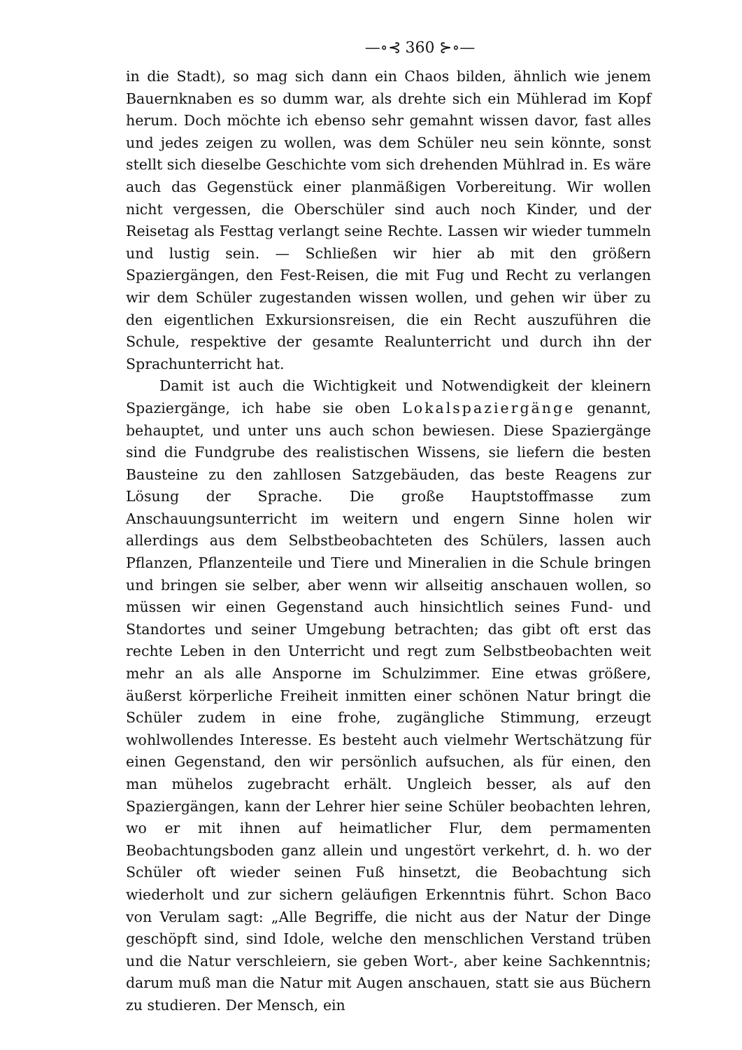—∘⊰ 360 ⊱∘—
in die Stadt), so mag sich dann ein Chaos bilden, ähnlich wie jenem Bauernknaben es so dumm war, als drehte sich ein Mühlerad im Kopf herum. Doch möchte ich ebenso sehr gemahnt wissen davor, fast alles und jedes zeigen zu wollen, was dem Schüler neu sein könnte, sonst stellt sich dieselbe Geschichte vom sich drehenden Mühlrad in. Es wäre auch das Gegenstück einer planmäßigen Vorbereitung. Wir wollen nicht vergessen, die Oberschüler sind auch noch Kinder, und der Reisetag als Festtag verlangt seine Rechte. Lassen wir wieder tummeln und lustig sein. — Schließen wir hier ab mit den größern Spaziergängen, den Fest-Reisen, die mit Fug und Recht zu verlangen wir dem Schüler zugestanden wissen wollen, und gehen wir über zu den eigentlichen Exkursionsreisen, die ein Recht auszuführen die Schule, respektive der gesamte Realunterricht und durch ihn der Sprachunterricht hat.
Damit ist auch die Wichtigkeit und Notwendigkeit der kleinern Spaziergänge, ich habe sie oben Lokalspaziergänge genannt, behauptet, und unter uns auch schon bewiesen. Diese Spaziergänge sind die Fundgrube des realistischen Wissens, sie liefern die besten Bausteine zu den zahllosen Satzgebäuden, das beste Reagens zur Lösung der Sprache. Die große Hauptstoffmasse zum Anschauungsunterricht im weitern und engern Sinne holen wir allerdings aus dem Selbstbeobachteten des Schülers, lassen auch Pflanzen, Pflanzenteile und Tiere und Mineralien in die Schule bringen und bringen sie selber, aber wenn wir allseitig anschauen wollen, so müssen wir einen Gegenstand auch hinsichtlich seines Fund- und Standortes und seiner Umgebung betrachten; das gibt oft erst das rechte Leben in den Unterricht und regt zum Selbstbeobachten weit mehr an als alle Ansporne im Schulzimmer. Eine etwas größere, äußerst körperliche Freiheit inmitten einer schönen Natur bringt die Schüler zudem in eine frohe, zugängliche Stimmung, erzeugt wohlwollendes Interesse. Es besteht auch vielmehr Wertschätzung für einen Gegenstand, den wir persönlich aufsuchen, als für einen, den man mühelos zugebracht erhält. Ungleich besser, als auf den Spaziergängen, kann der Lehrer hier seine Schüler beobachten lehren, wo er mit ihnen auf heimatlicher Flur, dem permamenten Beobachtungsboden ganz allein und ungestört verkehrt, d. h. wo der Schüler oft wieder seinen Fuß hinsetzt, die Beobachtung sich wiederholt und zur sichern geläufigen Erkenntnis führt. Schon Baco von Verulam sagt: „Alle Begriffe, die nicht aus der Natur der Dinge geschöpft sind, sind Idole, welche den menschlichen Verstand trüben und die Natur verschleiern, sie geben Wort-, aber keine Sachkenntnis; darum muß man die Natur mit Augen anschauen, statt sie aus Büchern zu studieren. Der Mensch, ein